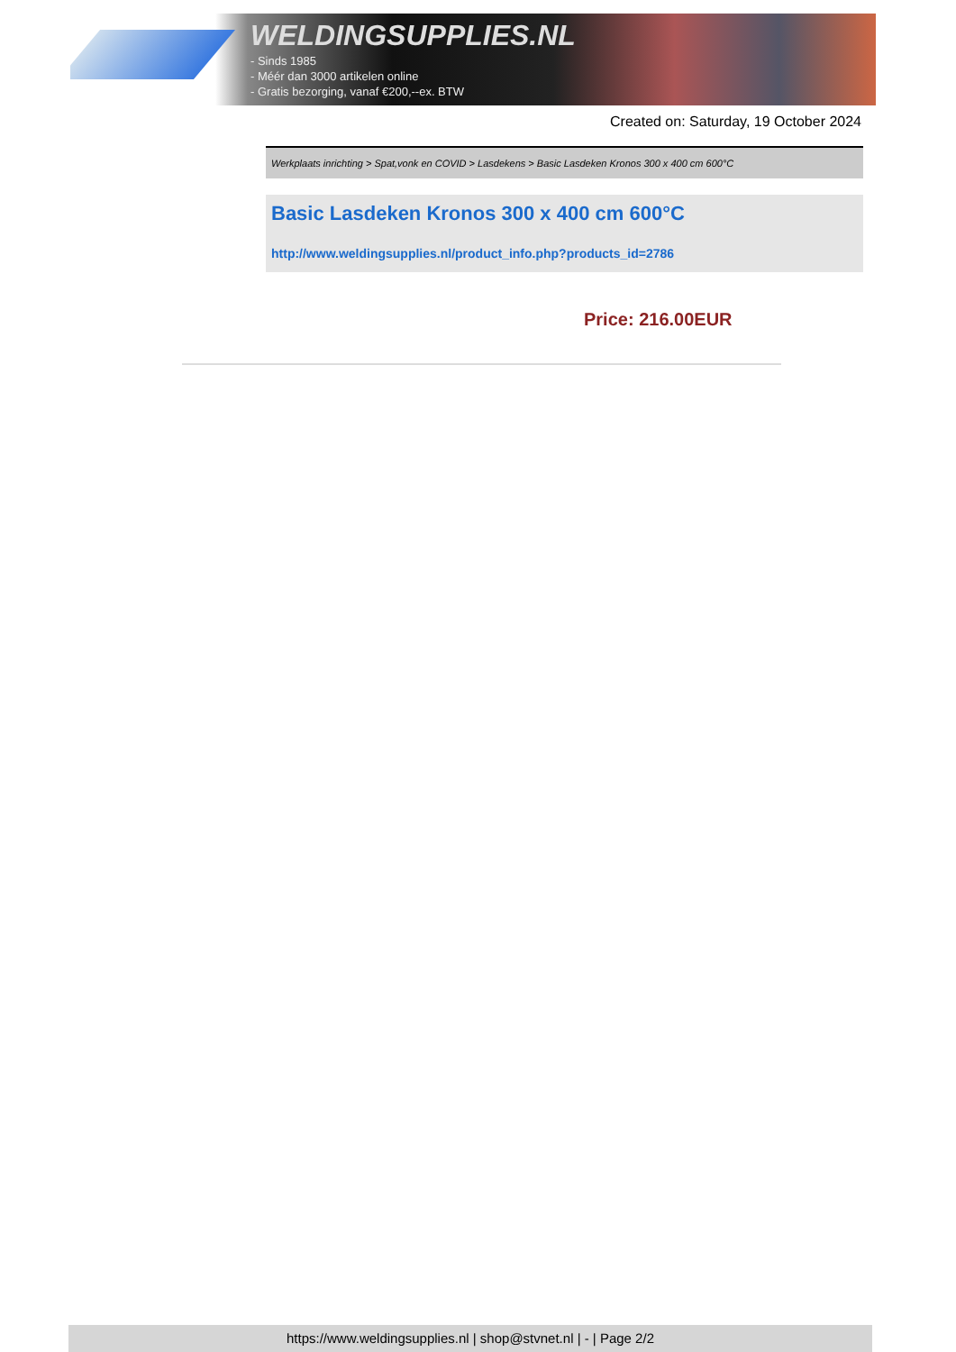WELDINGSUPPLIES.NL
- Sinds 1985
- Méér dan 3000 artikelen online
- Gratis bezorging, vanaf €200,--ex. BTW
Created on: Saturday, 19 October 2024
Werkplaats inrichting > Spat,vonk en COVID > Lasdekens > Basic Lasdeken Kronos 300 x 400 cm 600°C
Basic Lasdeken Kronos 300 x 400 cm 600°C
http://www.weldingsupplies.nl/product_info.php?products_id=2786
Price: 216.00EUR
https://www.weldingsupplies.nl | shop@stvnet.nl | - | Page 2/2